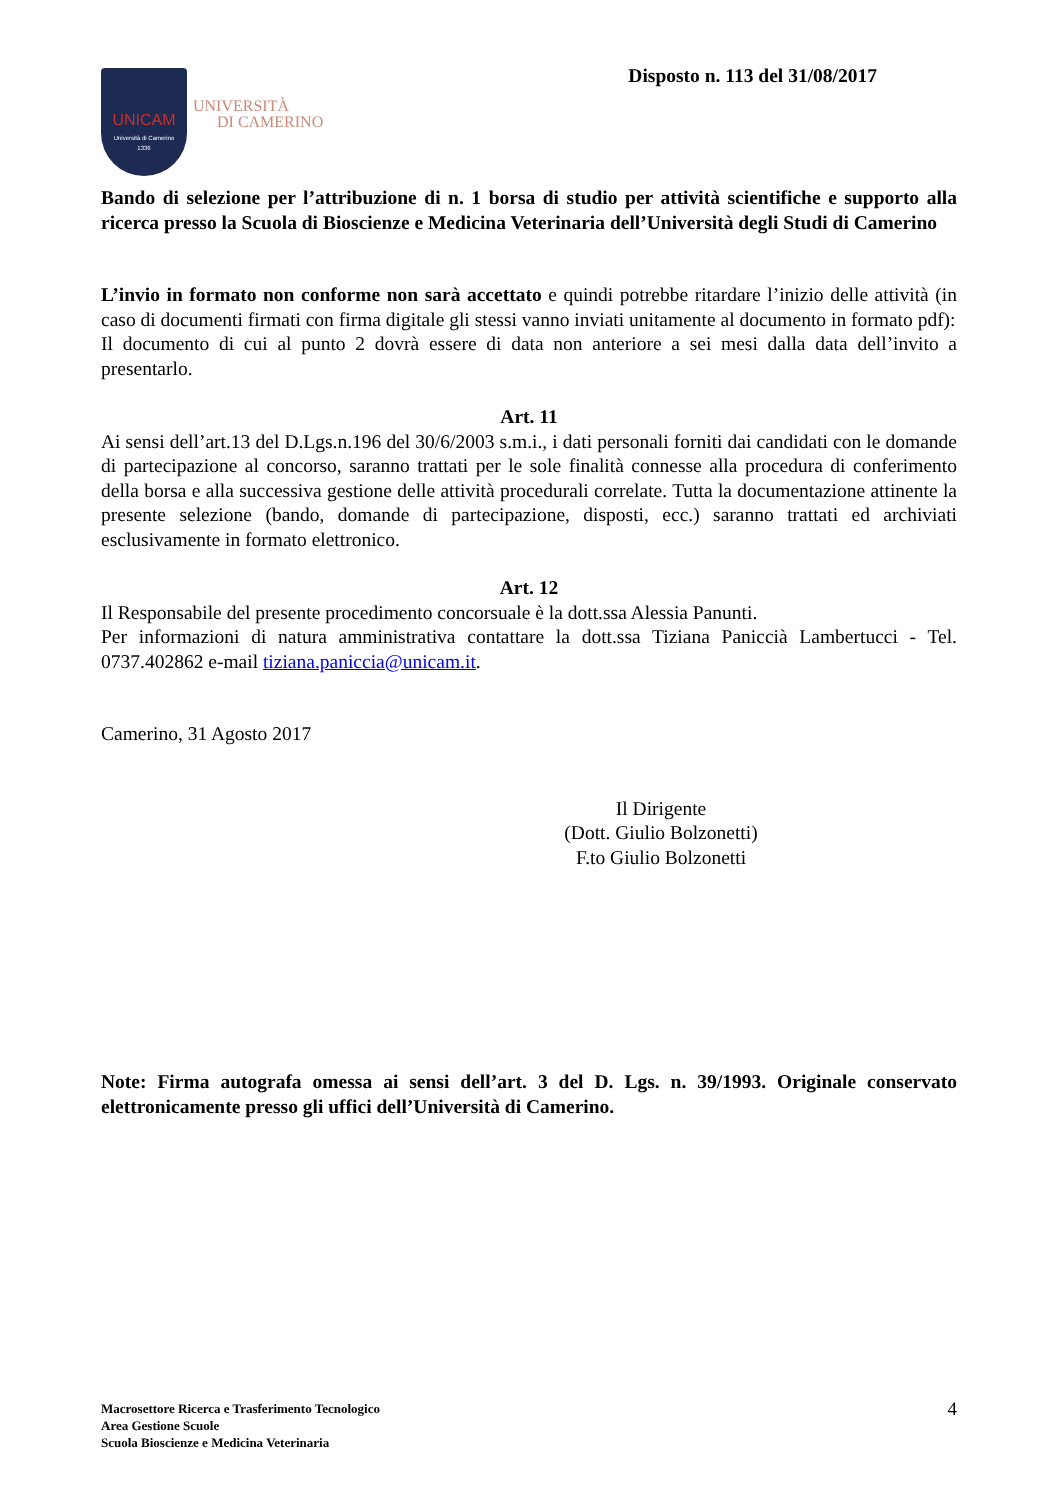UNICAM
Università di Camerino
1336
UNIVERSITÀ
DI CAMERINO
Disposto n. 113 del 31/08/2017
Bando di selezione per l’attribuzione di n. 1 borsa di studio per attività scientifiche e supporto alla ricerca presso la Scuola di Bioscienze e Medicina Veterinaria dell’Università degli Studi di Camerino
L’invio in formato non conforme non sarà accettato e quindi potrebbe ritardare l’inizio delle attività (in caso di documenti firmati con firma digitale gli stessi vanno inviati unitamente al documento in formato pdf):
Il documento di cui al punto 2 dovrà essere di data non anteriore a sei mesi dalla data dell’invito a presentarlo.
Art. 11
Ai sensi dell’art.13 del D.Lgs.n.196 del 30/6/2003 s.m.i., i dati personali forniti dai candidati con le domande di partecipazione al concorso, saranno trattati per le sole finalità connesse alla procedura di conferimento della borsa e alla successiva gestione delle attività procedurali correlate. Tutta la documentazione attinente la presente selezione (bando, domande di partecipazione, disposti, ecc.) saranno trattati ed archiviati esclusivamente in formato elettronico.
Art. 12
Il Responsabile del presente procedimento concorsuale è la dott.ssa Alessia Panunti.
Per informazioni di natura amministrativa contattare la dott.ssa Tiziana Paniccià Lambertucci - Tel. 0737.402862 e-mail tiziana.paniccia@unicam.it.
Camerino, 31 Agosto 2017
Il Dirigente
(Dott. Giulio Bolzonetti)
F.to Giulio Bolzonetti
Note: Firma autografa omessa ai sensi dell’art. 3 del D. Lgs. n. 39/1993. Originale conservato elettronicamente presso gli uffici dell’Università di Camerino.
Macrosettore Ricerca e Trasferimento Tecnologico
Area Gestione Scuole
Scuola Bioscienze e Medicina Veterinaria
4